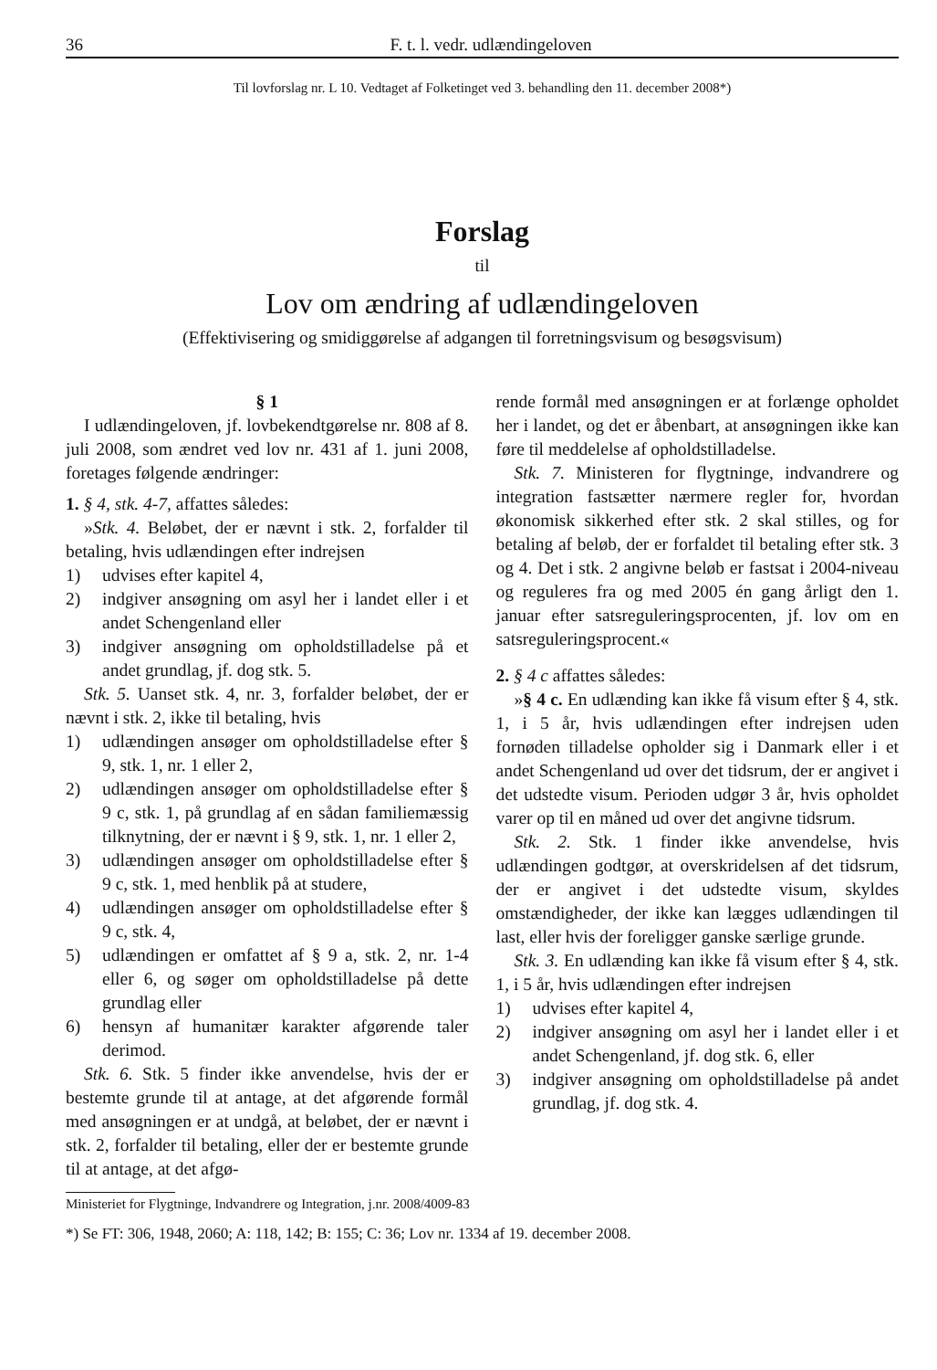36 F. t. l. vedr. udlændingeloven
Til lovforslag nr. L 10. Vedtaget af Folketinget ved 3. behandling den 11. december 2008*)
Forslag
til
Lov om ændring af udlændingeloven
(Effektivisering og smidiggørelse af adgangen til forretningsvisum og besøgsvisum)
§ 1
I udlændingeloven, jf. lovbekendtgørelse nr. 808 af 8. juli 2008, som ændret ved lov nr. 431 af 1. juni 2008, foretages følgende ændringer:
1. § 4, stk. 4-7, affattes således:
»Stk. 4. Beløbet, der er nævnt i stk. 2, forfalder til betaling, hvis udlændingen efter indrejsen
1) udvises efter kapitel 4,
2) indgiver ansøgning om asyl her i landet eller i et andet Schengenland eller
3) indgiver ansøgning om opholdstilladelse på et andet grundlag, jf. dog stk. 5.
Stk. 5. Uanset stk. 4, nr. 3, forfalder beløbet, der er nævnt i stk. 2, ikke til betaling, hvis
1) udlændingen ansøger om opholdstilladelse efter § 9, stk. 1, nr. 1 eller 2,
2) udlændingen ansøger om opholdstilladelse efter § 9 c, stk. 1, på grundlag af en sådan familiemæssig tilknytning, der er nævnt i § 9, stk. 1, nr. 1 eller 2,
3) udlændingen ansøger om opholdstilladelse efter § 9 c, stk. 1, med henblik på at studere,
4) udlændingen ansøger om opholdstilladelse efter § 9 c, stk. 4,
5) udlændingen er omfattet af § 9 a, stk. 2, nr. 1-4 eller 6, og søger om opholdstilladelse på dette grundlag eller
6) hensyn af humanitær karakter afgørende taler derimod.
Stk. 6. Stk. 5 finder ikke anvendelse, hvis der er bestemte grunde til at antage, at det afgørende formål med ansøgningen er at undgå, at beløbet, der er nævnt i stk. 2, forfalder til betaling, eller der er bestemte grunde til at antage, at det afgø-
rende formål med ansøgningen er at forlænge opholdet her i landet, og det er åbenbart, at ansøgningen ikke kan føre til meddelelse af opholdstilladelse.
Stk. 7. Ministeren for flygtninge, indvandrere og integration fastsætter nærmere regler for, hvordan økonomisk sikkerhed efter stk. 2 skal stilles, og for betaling af beløb, der er forfaldet til betaling efter stk. 3 og 4. Det i stk. 2 angivne beløb er fastsat i 2004-niveau og reguleres fra og med 2005 én gang årligt den 1. januar efter satsreguleringsprocenten, jf. lov om en satsreguleringsprocent.«
2. § 4 c affattes således:
»§ 4 c. En udlænding kan ikke få visum efter § 4, stk. 1, i 5 år, hvis udlændingen efter indrejsen uden fornøden tilladelse opholder sig i Danmark eller i et andet Schengenland ud over det tidsrum, der er angivet i det udstedte visum. Perioden udgør 3 år, hvis opholdet varer op til en måned ud over det angivne tidsrum.
Stk. 2. Stk. 1 finder ikke anvendelse, hvis udlændingen godtgør, at overskridelsen af det tidsrum, der er angivet i det udstedte visum, skyldes omstændigheder, der ikke kan lægges udlændingen til last, eller hvis der foreligger ganske særlige grunde.
Stk. 3. En udlænding kan ikke få visum efter § 4, stk. 1, i 5 år, hvis udlændingen efter indrejsen
1) udvises efter kapitel 4,
2) indgiver ansøgning om asyl her i landet eller i et andet Schengenland, jf. dog stk. 6, eller
3) indgiver ansøgning om opholdstilladelse på andet grundlag, jf. dog stk. 4.
Ministeriet for Flygtninge, Indvandrere og Integration, j.nr. 2008/4009-83
*) Se FT: 306, 1948, 2060; A: 118, 142; B: 155; C: 36; Lov nr. 1334 af 19. december 2008.